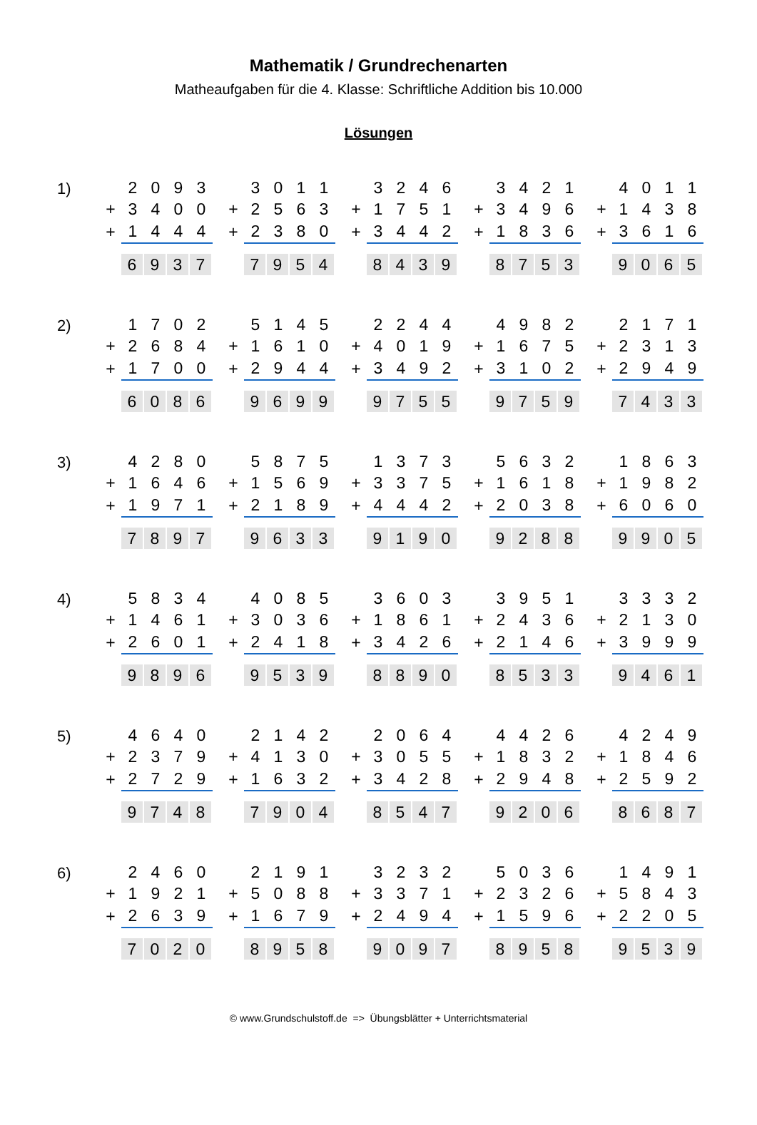Mathematik / Grundrechenarten
Matheaufgaben für die 4. Klasse: Schriftliche Addition bis 10.000
Lösungen
1)
| | 2 | 0 | 9 | 3 |
| + | 3 | 4 | 0 | 0 |
| + | 1 | 4 | 4 | 4 |
| | 6 | 9 | 3 | 7 |
| | 3 | 0 | 1 | 1 |
| + | 2 | 5 | 6 | 3 |
| + | 2 | 3 | 8 | 0 |
| | 7 | 9 | 5 | 4 |
| | 3 | 2 | 4 | 6 |
| + | 1 | 7 | 5 | 1 |
| + | 3 | 4 | 4 | 2 |
| | 8 | 4 | 3 | 9 |
| | 3 | 4 | 2 | 1 |
| + | 3 | 4 | 9 | 6 |
| + | 1 | 8 | 3 | 6 |
| | 8 | 7 | 5 | 3 |
| | 4 | 0 | 1 | 1 |
| + | 1 | 4 | 3 | 8 |
| + | 3 | 6 | 1 | 6 |
| | 9 | 0 | 6 | 5 |
2)
| | 1 | 7 | 0 | 2 |
| + | 2 | 6 | 8 | 4 |
| + | 1 | 7 | 0 | 0 |
| | 6 | 0 | 8 | 6 |
| | 5 | 1 | 4 | 5 |
| + | 1 | 6 | 1 | 0 |
| + | 2 | 9 | 4 | 4 |
| | 9 | 6 | 9 | 9 |
| | 2 | 2 | 4 | 4 |
| + | 4 | 0 | 1 | 9 |
| + | 3 | 4 | 9 | 2 |
| | 9 | 7 | 5 | 5 |
| | 4 | 9 | 8 | 2 |
| + | 1 | 6 | 7 | 5 |
| + | 3 | 1 | 0 | 2 |
| | 9 | 7 | 5 | 9 |
| | 2 | 1 | 7 | 1 |
| + | 2 | 3 | 1 | 3 |
| + | 2 | 9 | 4 | 9 |
| | 7 | 4 | 3 | 3 |
3)
| | 4 | 2 | 8 | 0 |
| + | 1 | 6 | 4 | 6 |
| + | 1 | 9 | 7 | 1 |
| | 7 | 8 | 9 | 7 |
| | 5 | 8 | 7 | 5 |
| + | 1 | 5 | 6 | 9 |
| + | 2 | 1 | 8 | 9 |
| | 9 | 6 | 3 | 3 |
| | 1 | 3 | 7 | 3 |
| + | 3 | 3 | 7 | 5 |
| + | 4 | 4 | 4 | 2 |
| | 9 | 1 | 9 | 0 |
| | 5 | 6 | 3 | 2 |
| + | 1 | 6 | 1 | 8 |
| + | 2 | 0 | 3 | 8 |
| | 9 | 2 | 8 | 8 |
| | 1 | 8 | 6 | 3 |
| + | 1 | 9 | 8 | 2 |
| + | 6 | 0 | 6 | 0 |
| | 9 | 9 | 0 | 5 |
4)
| | 5 | 8 | 3 | 4 |
| + | 1 | 4 | 6 | 1 |
| + | 2 | 6 | 0 | 1 |
| | 9 | 8 | 9 | 6 |
| | 4 | 0 | 8 | 5 |
| + | 3 | 0 | 3 | 6 |
| + | 2 | 4 | 1 | 8 |
| | 9 | 5 | 3 | 9 |
| | 3 | 6 | 0 | 3 |
| + | 1 | 8 | 6 | 1 |
| + | 3 | 4 | 2 | 6 |
| | 8 | 8 | 9 | 0 |
| | 3 | 9 | 5 | 1 |
| + | 2 | 4 | 3 | 6 |
| + | 2 | 1 | 4 | 6 |
| | 8 | 5 | 3 | 3 |
| | 3 | 3 | 3 | 2 |
| + | 2 | 1 | 3 | 0 |
| + | 3 | 9 | 9 | 9 |
| | 9 | 4 | 6 | 1 |
5)
| | 4 | 6 | 4 | 0 |
| + | 2 | 3 | 7 | 9 |
| + | 2 | 7 | 2 | 9 |
| | 9 | 7 | 4 | 8 |
| | 2 | 1 | 4 | 2 |
| + | 4 | 1 | 3 | 0 |
| + | 1 | 6 | 3 | 2 |
| | 7 | 9 | 0 | 4 |
| | 2 | 0 | 6 | 4 |
| + | 3 | 0 | 5 | 5 |
| + | 3 | 4 | 2 | 8 |
| | 8 | 5 | 4 | 7 |
| | 4 | 4 | 2 | 6 |
| + | 1 | 8 | 3 | 2 |
| + | 2 | 9 | 4 | 8 |
| | 9 | 2 | 0 | 6 |
| | 4 | 2 | 4 | 9 |
| + | 1 | 8 | 4 | 6 |
| + | 2 | 5 | 9 | 2 |
| | 8 | 6 | 8 | 7 |
6)
| | 2 | 4 | 6 | 0 |
| + | 1 | 9 | 2 | 1 |
| + | 2 | 6 | 3 | 9 |
| | 7 | 0 | 2 | 0 |
| | 2 | 1 | 9 | 1 |
| + | 5 | 0 | 8 | 8 |
| + | 1 | 6 | 7 | 9 |
| | 8 | 9 | 5 | 8 |
| | 3 | 2 | 3 | 2 |
| + | 3 | 3 | 7 | 1 |
| + | 2 | 4 | 9 | 4 |
| | 9 | 0 | 9 | 7 |
| | 5 | 0 | 3 | 6 |
| + | 2 | 3 | 2 | 6 |
| + | 1 | 5 | 9 | 6 |
| | 8 | 9 | 5 | 8 |
| | 1 | 4 | 9 | 1 |
| + | 5 | 8 | 4 | 3 |
| + | 2 | 2 | 0 | 5 |
| | 9 | 5 | 3 | 9 |
© www.Grundschulstoff.de => Übungsblätter + Unterrichtsmaterial